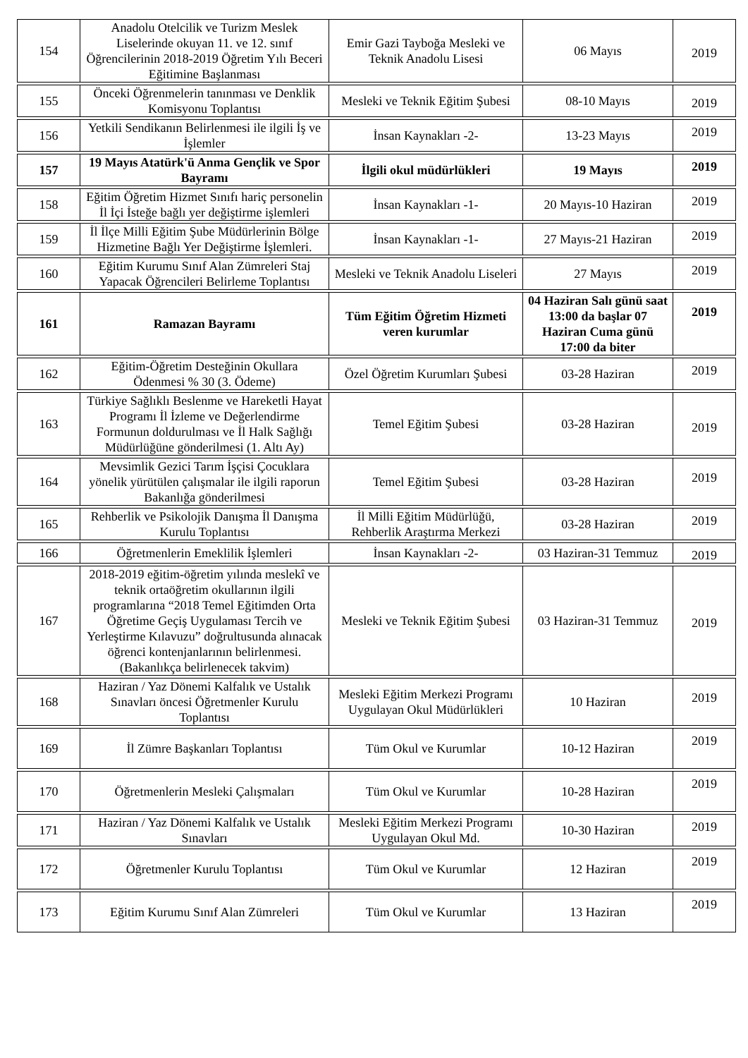| 154 | Anadolu Otelcilik ve Turizm Meslek Liselerinde okuyan 11. ve 12. sınıf Öğrencilerinin 2018-2019 Öğretim Yılı Beceri Eğitimine Başlanması | Emir Gazi Tayboğa Mesleki ve Teknik Anadolu Lisesi | 06 Mayıs | 2019 |
| 155 | Önceki Öğrenmelerin tanınması ve Denklik Komisyonu Toplantısı | Mesleki ve Teknik Eğitim Şubesi | 08-10 Mayıs | 2019 |
| 156 | Yetkili Sendikanın Belirlenmesi ile ilgili İş ve İşlemler | İnsan Kaynakları -2- | 13-23 Mayıs | 2019 |
| 157 | 19 Mayıs Atatürk'ü Anma Gençlik ve Spor Bayramı | İlgili okul müdürlükleri | 19 Mayıs | 2019 |
| 158 | Eğitim Öğretim Hizmet Sınıfı hariç personelin İl İçi İsteğe bağlı yer değiştirme işlemleri | İnsan Kaynakları -1- | 20 Mayıs-10 Haziran | 2019 |
| 159 | İl İlçe Milli Eğitim Şube Müdürlerinin Bölge Hizmetine Bağlı Yer Değiştirme İşlemleri. | İnsan Kaynakları -1- | 27 Mayıs-21 Haziran | 2019 |
| 160 | Eğitim Kurumu Sınıf Alan Zümreleri Staj Yapacak Öğrencileri Belirleme Toplantısı | Mesleki ve Teknik Anadolu Liseleri | 27 Mayıs | 2019 |
| 161 | Ramazan Bayramı | Tüm Eğitim Öğretim Hizmeti veren kurumlar | 04 Haziran Salı günü saat 13:00 da başlar 07 Haziran Cuma günü 17:00 da biter | 2019 |
| 162 | Eğitim-Öğretim Desteğinin Okullara Ödenmesi % 30 (3. Ödeme) | Özel Öğretim Kurumları Şubesi | 03-28 Haziran | 2019 |
| 163 | Türkiye Sağlıklı Beslenme ve Hareketli Hayat Programı İl İzleme ve Değerlendirme Formunun doldurulması ve İl Halk Sağlığı Müdürlüğüne gönderilmesi (1. Altı Ay) | Temel Eğitim Şubesi | 03-28 Haziran | 2019 |
| 164 | Mevsimlik Gezici Tarım İşçisi Çocuklara yönelik yürütülen çalışmalar ile ilgili raporun Bakanlığa gönderilmesi | Temel Eğitim Şubesi | 03-28 Haziran | 2019 |
| 165 | Rehberlik ve Psikolojik Danışma İl Danışma Kurulu Toplantısı | İl Milli Eğitim Müdürlüğü, Rehberlik Araştırma Merkezi | 03-28 Haziran | 2019 |
| 166 | Öğretmenlerin Emeklilik İşlemleri | İnsan Kaynakları -2- | 03 Haziran-31 Temmuz | 2019 |
| 167 | 2018-2019 eğitim-öğretim yılında meslekî ve teknik ortaöğretim okullarının ilgili programlarına “2018 Temel Eğitimden Orta Öğretime Geçiş Uygulaması Tercih ve Yerleştirme Kılavuzu” doğrultusunda alınacak öğrenci kontenjanlarının belirlenmesi. (Bakanlıkça belirlenecek takvim) | Mesleki ve Teknik Eğitim Şubesi | 03 Haziran-31 Temmuz | 2019 |
| 168 | Haziran / Yaz Dönemi Kalfalık ve Ustalık Sınavları öncesi Öğretmenler Kurulu Toplantısı | Mesleki Eğitim Merkezi Programı Uygulayan Okul Müdürlükleri | 10 Haziran | 2019 |
| 169 | İl Zümre Başkanları Toplantısı | Tüm Okul ve Kurumlar | 10-12 Haziran | 2019 |
| 170 | Öğretmenlerin Mesleki Çalışmaları | Tüm Okul ve Kurumlar | 10-28 Haziran | 2019 |
| 171 | Haziran / Yaz Dönemi Kalfalık ve Ustalık Sınavları | Mesleki Eğitim Merkezi Programı Uygulayan Okul Md. | 10-30 Haziran | 2019 |
| 172 | Öğretmenler Kurulu Toplantısı | Tüm Okul ve Kurumlar | 12 Haziran | 2019 |
| 173 | Eğitim Kurumu Sınıf Alan Zümreleri | Tüm Okul ve Kurumlar | 13 Haziran | 2019 |